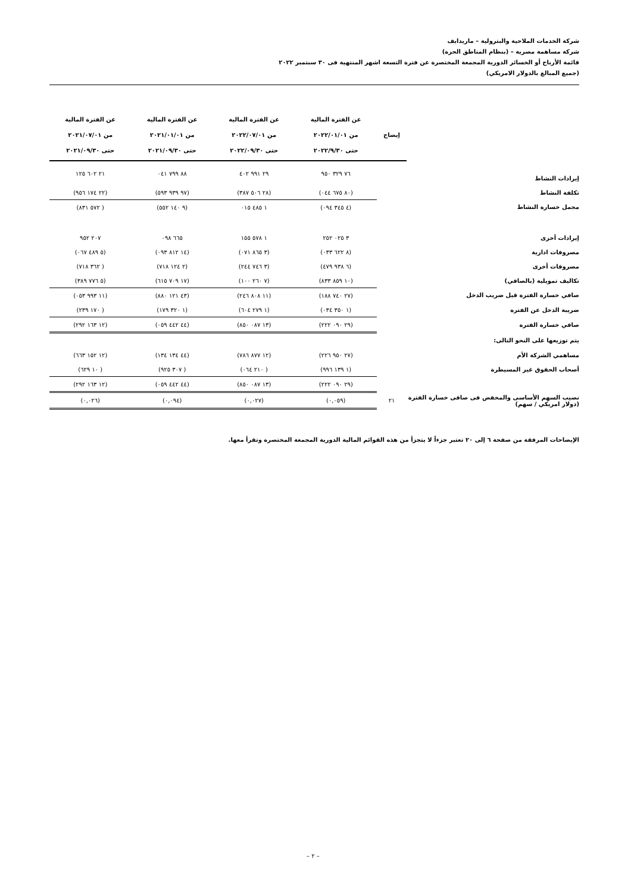شركة الخدمات الملاحية والبترولية – ماريدايف
شركة مساهمة مصرية – (بنظام المناطق الحرة)
قائمة الأرباح أو الخسائر الدورية المجمعة المختصرة عن فترة التسعة اشهر المنتهية فى ٣٠ سبتمبر ٢٠٢٢
(جميع المبالغ بالدولار الامريكي)
| | إيضاح | عن الفترة المالية من ٢٠٢٢/٠١/٠١ حتى ٢٠٢٢/٩/٣٠ | عن الفترة المالية من ٢٠٢٢/٠٧/٠١ حتى ٢٠٢٢/٠٩/٣٠ | عن الفترة المالية من ٢٠٢١/٠١/٠١ حتى ٢٠٢١/٠٩/٣٠ | عن الفترة المالية من ٢٠٢١/٠٧/٠١ حتى ٢٠٢١/٠٩/٣٠ |
| --- | --- | --- | --- | --- | --- |
| إيرادات النشاط | | ٧٦ ٣٢٩ ٩٥٠ | ٢٩ ٩٩١ ٤٠٢ | ٨٨ ٧٩٩ ٠٤١ | ٢١ ٦٠٢ ١٢٥ |
| تكلفة النشاط | | (٨٠ ٦٧٥ ٠٤٤) | (٢٨ ٥٠٦ ٣٨٧) | (٩٧ ٩٣٩ ٥٩٣) | (٢٢ ١٧٤ ٩٥٦) |
| مجمل خسارة النشاط | | (٤ ٣٤٥ ٠٩٤) | ١ ٤٨٥ ٠١٥ | (٩ ١٤٠ ٥٥٢) | ( ٥٧٢ ٨٣١) |
| إيرادات أخرى | | ٣ ٠٢٥ ٢٥٢ | ١ ٥٧٨ ١٥٥ | ٦٦٥ ٠٩٨ | ٢٠٧ ٩٥٢ |
| مصروفات ادارية | | (٨ ٦٢٢ ٠٣٣) | (٣ ٨٦٥ ٠٧١) | (١٤ ٨١٢ ٠٩٣) | (٥ ٤٨٩ ٠٦٧) |
| مصروفات أخرى | | (٦ ٩٣٨ ٤٧٩) | (٣ ٧٤٦ ٢٤٤) | (٢ ١٢٤ ٧١٨) | ( ٣٦٢ ٧١٨) |
| تكاليف تمويلية (بالصافي) | | (١٠ ٨٥٩ ٨٣٣) | (٧ ٢٦٠ ١٠٠) | (١٧ ٧٠٩ ٦١٥) | (٥ ٧٧٦ ٣٨٩) |
| صافي خسارة الفترة قبل ضريب الدخل | | (٢٧ ٧٤٠ ١٨٨) | (١١ ٨٠٨ ٢٤٦) | (٤٣ ١٢١ ٨٨٠) | (١١ ٩٩٣ ٠٥٣) |
| ضريبة الدخل عن الفترة | | (١ ٣٥٠ ٠٣٤) | (١ ٢٧٩ ٦٠٤) | (١ ٣٢٠ ١٧٩) | ( ١٧٠ ٢٣٩) |
| صافي خسارة الفترة | | (٢٩ ٠٩٠ ٢٢٢) | (١٣ ٠٨٧ ٨٥٠) | (٤٤ ٤٤٢ ٠٥٩) | (١٢ ١٦٣ ٢٩٢) |
| يتم توزيعها على النحو التالى: | | | | | |
| مساهمي الشركة الأم | | (٢٧ ٩٥٠ ٢٢٦) | (١٢ ٨٧٧ ٧٨٦) | (٤٤ ١٣٤ ١٣٤) | (١٢ ١٥٢ ٦٦٣) |
| أصحاب الحقوق غير المسيطرة | | (١ ١٣٩ ٩٩٦) | ( ٢١٠ ٠٦٤) | ( ٣٠٧ ٩٢٥) | ( ١٠ ٦٢٩) |
| | | (٢٩ ٠٩٠ ٢٢٢) | (١٣ ٠٨٧ ٨٥٠) | (٤٤ ٤٤٢ ٠٥٩) | (١٢ ١٦٣ ٢٩٢) |
| نصيب السهم الأساسى والمخفض فى صافى خسارة الفترة (دولار امريكي / سهم) | ٢١ | (٠,٠٥٩) | (٠,٠٢٧) | (٠,٠٩٤) | (٠,٠٢٦) |
الإيضاحات المرفقة من صفحة ٦ إلى ٢٠ تعتبر جزءاً لا يتجزأ من هذه القوائم المالية الدورية المجمعة المختصرة وتقرأ معها.
– ٢ –